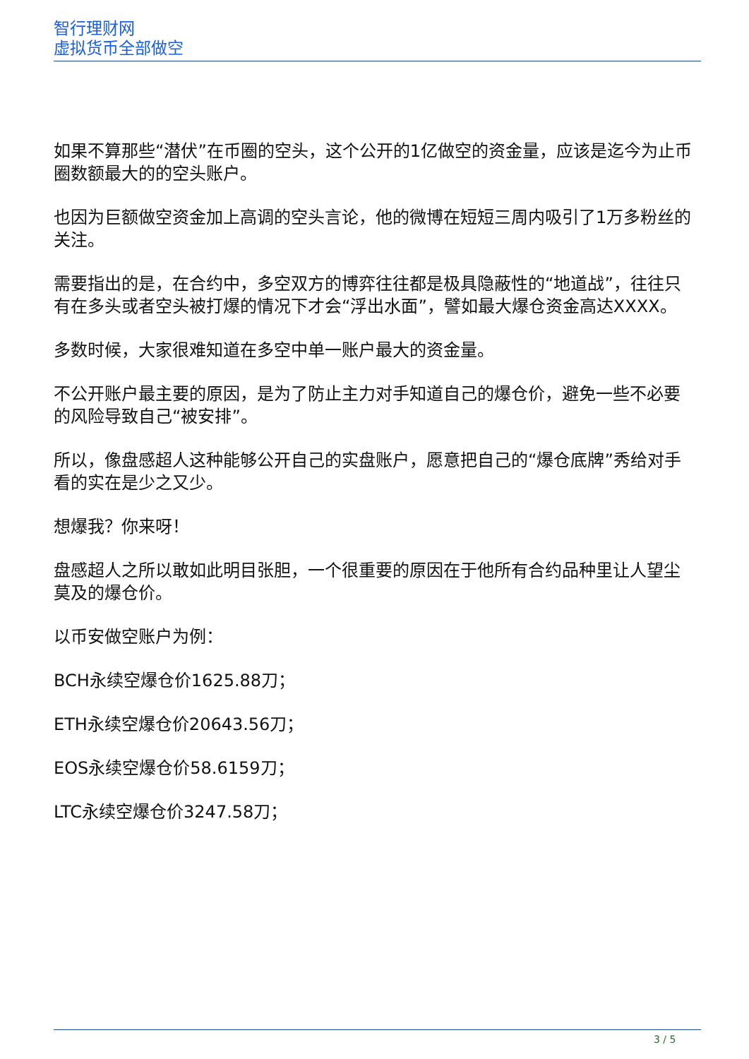智行理财网
虚拟货币全部做空
如果不算那些“潜伏”在币圈的空头，这个公开的1亿做空的资金量，应该是迄今为止币圈数额最大的的空头账户。
也因为巨额做空资金加上高调的空头言论，他的微博在短短三周内吸引了1万多粉丝的关注。
需要指出的是，在合约中，多空双方的博弈往往都是极具隐蔽性的“地道战”，往往只有在多头或者空头被打爆的情况下才会“浮出水面”，譬如最大爆仓资金高达XXXX。
多数时候，大家很难知道在多空中单一账户最大的资金量。
不公开账户最主要的原因，是为了防止主力对手知道自己的爆仓价，避免一些不必要的风险导致自己“被安排”。
所以，像盘感超人这种能够公开自己的实盘账户，愿意把自己的“爆仓底牌”秀给对手看的实在是少之又少。
想爆我？你来呀！
盘感超人之所以敢如此明目张胆，一个很重要的原因在于他所有合约品种里让人望尘莫及的爆仓价。
以币安做空账户为例：
BCH永续空爆仓价1625.88刀；
ETH永续空爆仓价20643.56刀；
EOS永续空爆仓价58.6159刀；
LTC永续空爆仓价3247.58刀；
3 / 5